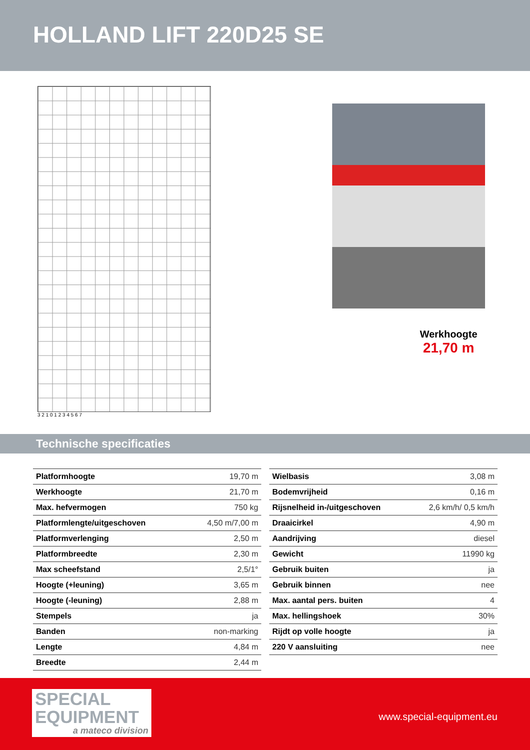HOLLAND LIFT 220D25 SE
3 2 1 0 1 2 3 4 5 6 7
Werkhoogte
21,70 m
Technische specificaties
| Platformhoogte | 19,70 m |
| Werkhoogte | 21,70 m |
| Max. hefvermogen | 750 kg |
| Platformlengte/uitgeschoven | 4,50 m/7,00 m |
| Platformverlenging | 2,50 m |
| Platformbreedte | 2,30 m |
| Max scheefstand | 2,5/1° |
| Hoogte (+leuning) | 3,65 m |
| Hoogte (-leuning) | 2,88 m |
| Stempels | ja |
| Banden | non-marking |
| Lengte | 4,84 m |
| Breedte | 2,44 m |
| Wielbasis | 3,08 m |
| Bodemvrijheid | 0,16 m |
| Rijsnelheid in-/uitgeschoven | 2,6 km/h/ 0,5 km/h |
| Draaicirkel | 4,90 m |
| Aandrijving | diesel |
| Gewicht | 11990 kg |
| Gebruik buiten | ja |
| Gebruik binnen | nee |
| Max. aantal pers. buiten | 4 |
| Max. hellingshoek | 30% |
| Rijdt op volle hoogte | ja |
| 220 V aansluiting | nee |
SPECIAL
EQUIPMENT
a mateco division
www.special-equipment.eu